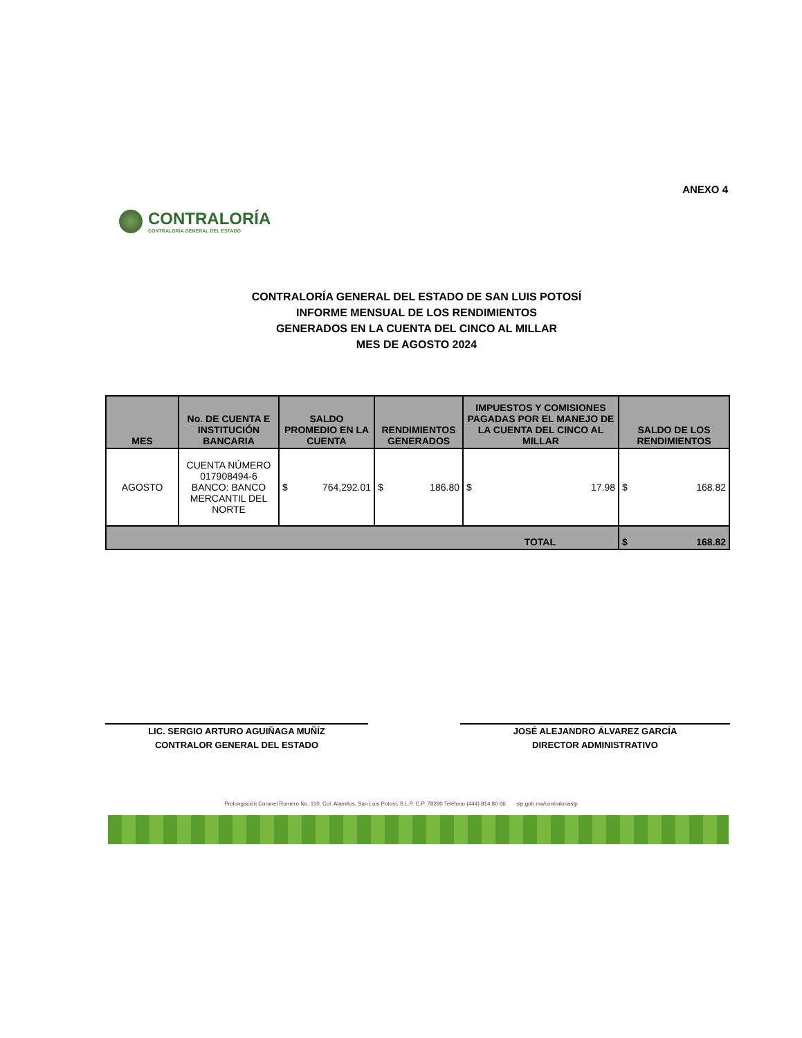ANEXO 4
CONTRALORÍA
CONTRALORÍA GENERAL DEL ESTADO
CONTRALORÍA GENERAL DEL ESTADO DE SAN LUIS POTOSÍ
INFORME MENSUAL DE LOS RENDIMIENTOS
GENERADOS EN LA CUENTA DEL CINCO AL MILLAR
MES DE AGOSTO 2024
| MES | No. DE CUENTA E INSTITUCIÓN BANCARIA | SALDO PROMEDIO EN LA CUENTA | RENDIMIENTOS GENERADOS | IMPUESTOS Y COMISIONES PAGADAS POR EL MANEJO DE LA CUENTA DEL CINCO AL MILLAR | SALDO DE LOS RENDIMIENTOS |
| --- | --- | --- | --- | --- | --- |
| AGOSTO | CUENTA NÚMERO 017908494-6 BANCO: BANCO MERCANTIL DEL NORTE | $ 764,292.01 | $ 186.80 | $ 17.98 | $ 168.82 |
| TOTAL | | | | | $ 168.82 |
LIC. SERGIO ARTURO AGUIÑAGA MUÑÍZ
CONTRALOR GENERAL DEL ESTADO
JOSÉ ALEJANDRO ÁLVAREZ GARCÍA
DIRECTOR ADMINISTRATIVO
Prolongación Coronel Romero No. 110, Col. Alamitos, San Luis Potosí, S.L.P. C.P. 78280 Teléfono (444) 814 80 66 slp.gob.mx/contraloriaslp